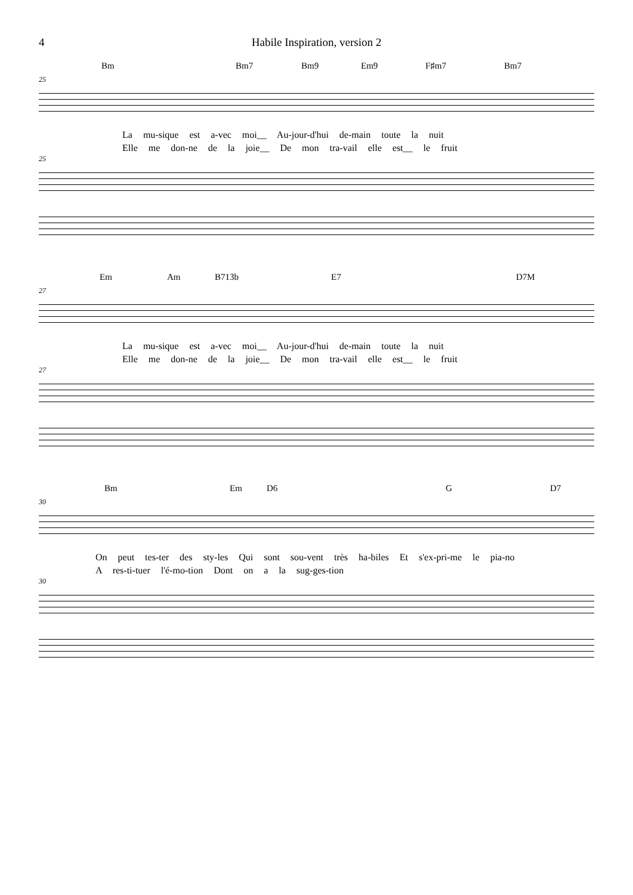4 Habile Inspiration, version 2
Bm Bm7 Bm9 Em9 F♯m7 Bm7
25
La mu-sique est a-vec moi__ Au-jour-d'hui de-main toute la nuit
Elle me don-ne de la joie__ De mon tra-vail elle est__ le fruit
25
Em Am B713b E7 D7M
27
La mu-sique est a-vec moi__ Au-jour-d'hui de-main toute la nuit
Elle me don-ne de la joie__ De mon tra-vail elle est__ le fruit
27
Bm Em D6 G D7
30
On peut tes-ter des sty-les Qui sont sou-vent très ha-biles Et s'ex-pri-me le pia-no
A res-ti-tuer l'é-mo-tion Dont on a la sug-ges-tion
30